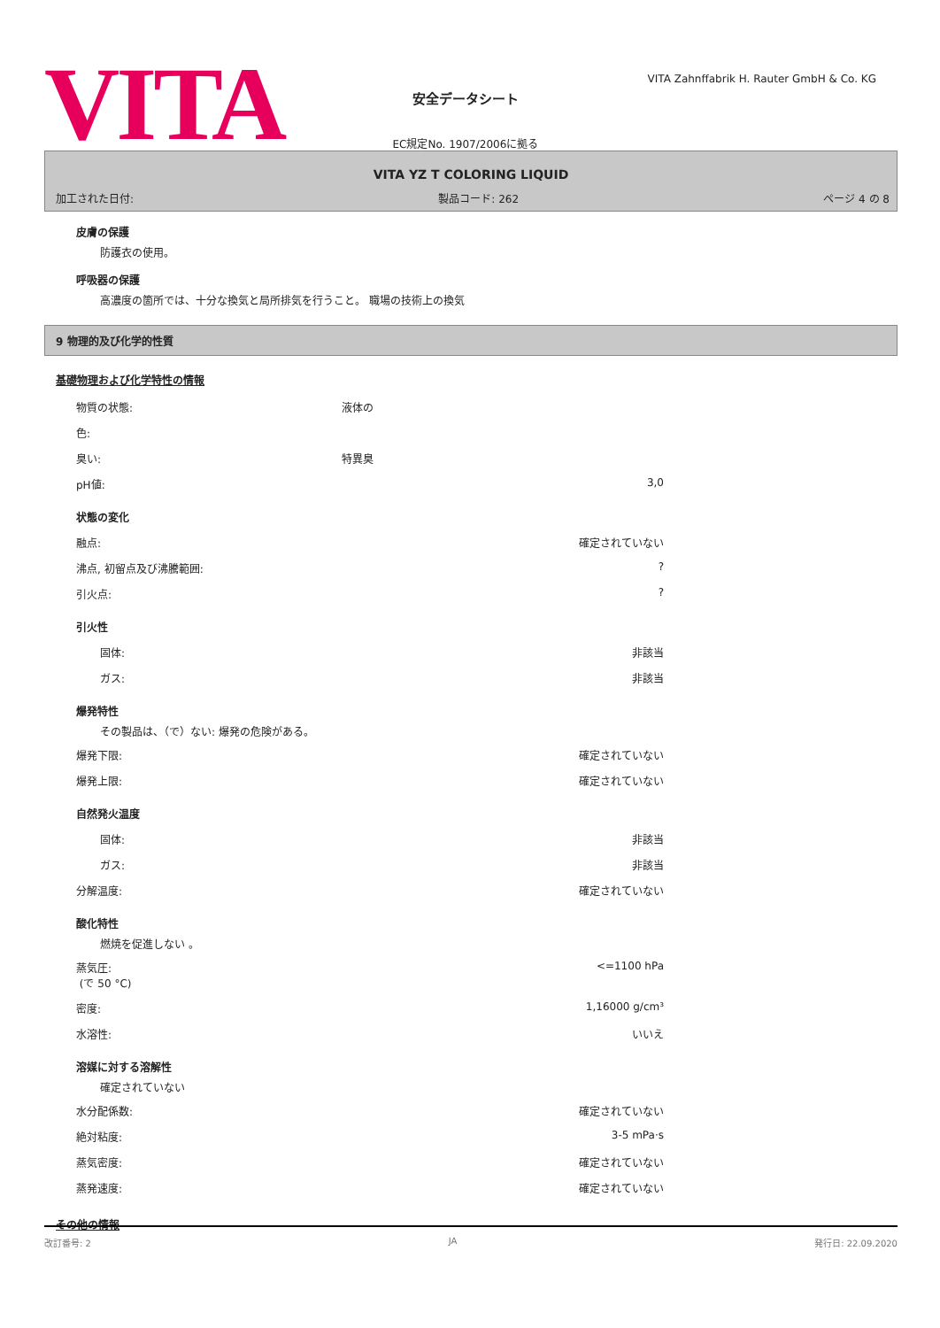VITA
安全データシート
EC規定No. 1907/2006に拠る
VITA Zahnffabrik H. Rauter GmbH & Co. KG
VITA YZ T COLORING LIQUID
加工された日付: 製品コード: 262 ページ 4 の 8
皮膚の保護
防護衣の使用。
呼吸器の保護
高濃度の箇所では、十分な換気と局所排気を行うこと。 職場の技術上の換気
9 物理的及び化学的性質
基礎物理および化学特性の情報
| 物質の状態: | 液体の | |
| 色: | | |
| 臭い: | 特異臭 | |
| pH値: | | 3,0 |
状態の変化
| 融点: | 確定されていない |
| 沸点, 初留点及び沸騰範囲: | ? |
| 引火点: | ? |
引火性
| 固体: | 非該当 |
| ガス: | 非該当 |
爆発特性
その製品は、（で）ない: 爆発の危険がある。
| 爆発下限: | 確定されていない |
| 爆発上限: | 確定されていない |
自然発火温度
| 固体: | 非該当 |
| ガス: | 非該当 |
| 分解温度: | 確定されていない |
酸化特性
燃焼を促進しない 。
| 蒸気圧: (で 50 °C) | <=1100 hPa |
| 密度: | 1,16000 g/cm³ |
| 水溶性: | いいえ |
溶媒に対する溶解性
確定されていない
| 水分配係数: | 確定されていない |
| 絶対粘度: | 3-5 mPa·s |
| 蒸気密度: | 確定されていない |
| 蒸発速度: | 確定されていない |
その他の情報
改訂番号: 2 JA 発行日: 22.09.2020